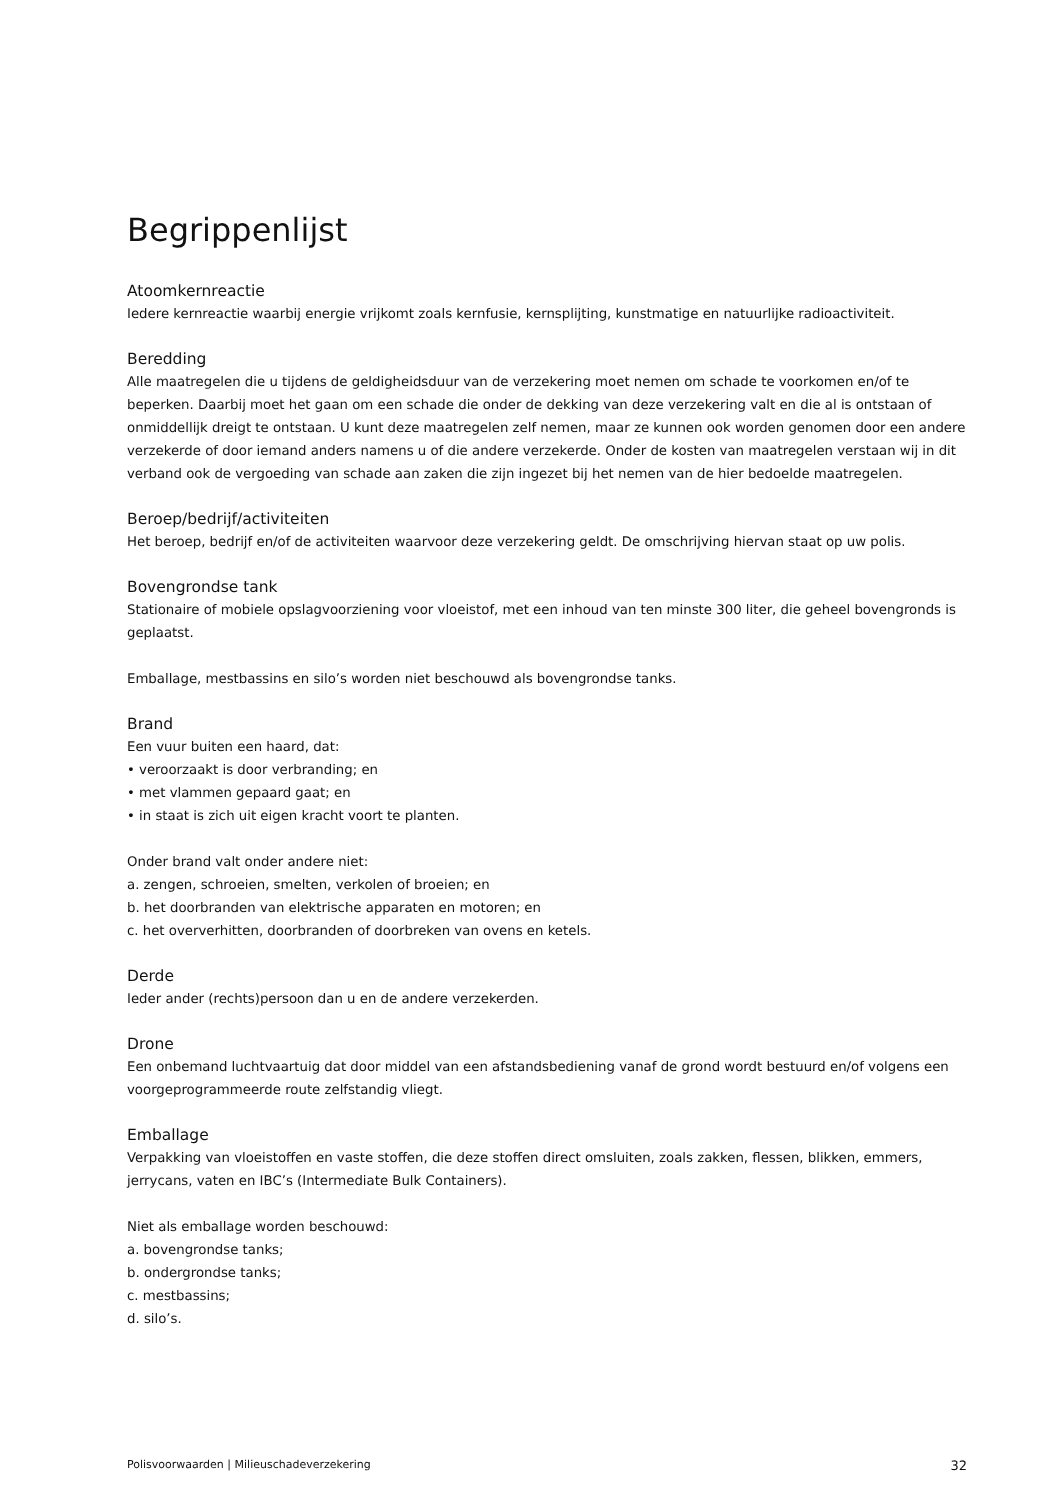Begrippenlijst
Atoomkernreactie
Iedere kernreactie waarbij energie vrijkomt zoals kernfusie, kernsplijting, kunstmatige en natuurlijke radioactiviteit.
Beredding
Alle maatregelen die u tijdens de geldigheidsduur van de verzekering moet nemen om schade te voorkomen en/of te beperken. Daarbij moet het gaan om een schade die onder de dekking van deze verzekering valt en die al is ontstaan of onmiddellijk dreigt te ontstaan. U kunt deze maatregelen zelf nemen, maar ze kunnen ook worden genomen door een andere verzekerde of door iemand anders namens u of die andere verzekerde. Onder de kosten van maatregelen verstaan wij in dit verband ook de vergoeding van schade aan zaken die zijn ingezet bij het nemen van de hier bedoelde maatregelen.
Beroep/bedrijf/activiteiten
Het beroep, bedrijf en/of de activiteiten waarvoor deze verzekering geldt. De omschrijving hiervan staat op uw polis.
Bovengrondse tank
Stationaire of mobiele opslagvoorziening voor vloeistof, met een inhoud van ten minste 300 liter, die geheel bovengronds is geplaatst.
Emballage, mestbassins en silo’s worden niet beschouwd als bovengrondse tanks.
Brand
Een vuur buiten een haard, dat:
• veroorzaakt is door verbranding; en
• met vlammen gepaard gaat; en
• in staat is zich uit eigen kracht voort te planten.
Onder brand valt onder andere niet:
a. zengen, schroeien, smelten, verkolen of broeien; en
b. het doorbranden van elektrische apparaten en motoren; en
c. het oververhitten, doorbranden of doorbreken van ovens en ketels.
Derde
Ieder ander (rechts)persoon dan u en de andere verzekerden.
Drone
Een onbemand luchtvaartuig dat door middel van een afstandsbediening vanaf de grond wordt bestuurd en/of volgens een voorgeprogrammeerde route zelfstandig vliegt.
Emballage
Verpakking van vloeistoffen en vaste stoffen, die deze stoffen direct omsluiten, zoals zakken, flessen, blikken, emmers, jerrycans, vaten en IBC’s (Intermediate Bulk Containers).
Niet als emballage worden beschouwd:
a. bovengrondse tanks;
b. ondergrondse tanks;
c. mestbassins;
d. silo’s.
Polisvoorwaarden | Milieuschadeverzekering 32